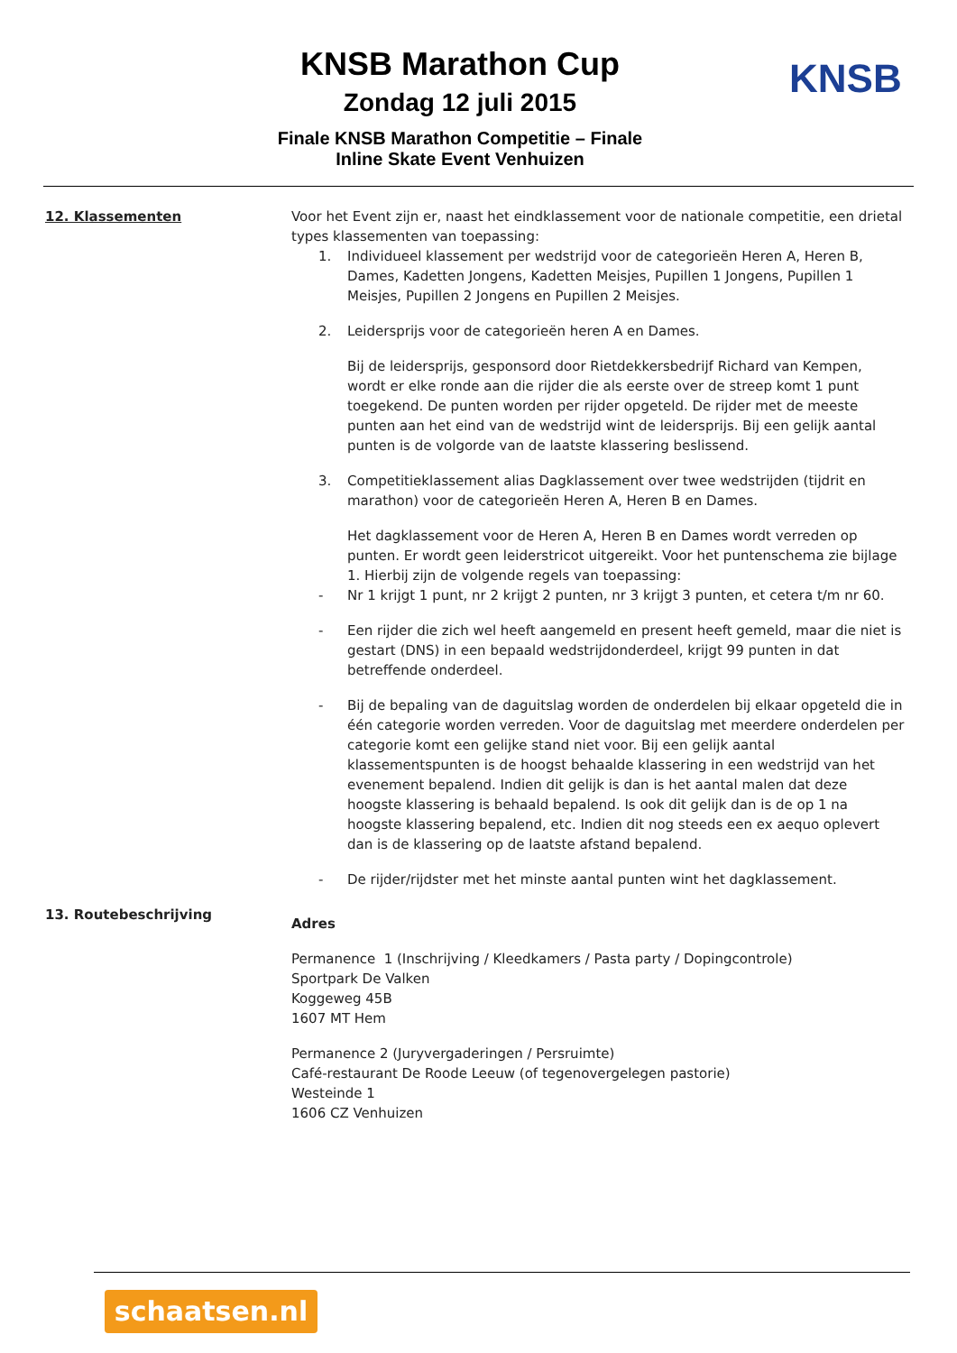KNSB Marathon Cup
Zondag 12 juli 2015
Finale KNSB Marathon Competitie – Finale
Inline Skate Event Venhuizen
KNSB
12. Klassementen Voor het Event zijn er, naast het eindklassement voor de nationale competitie, een drietal types klassementen van toepassing:
1. Individueel klassement per wedstrijd voor de categorieën Heren A, Heren B, Dames, Kadetten Jongens, Kadetten Meisjes, Pupillen 1 Jongens, Pupillen 1 Meisjes, Pupillen 2 Jongens en Pupillen 2 Meisjes.
2. Leidersprijs voor de categorieën heren A en Dames.
Bij de leidersprijs, gesponsord door Rietdekkersbedrijf Richard van Kempen, wordt er elke ronde aan die rijder die als eerste over de streep komt 1 punt toegekend. De punten worden per rijder opgeteld. De rijder met de meeste punten aan het eind van de wedstrijd wint de leidersprijs. Bij een gelijk aantal punten is de volgorde van de laatste klassering beslissend.
3. Competitieklassement alias Dagklassement over twee wedstrijden (tijdrit en marathon) voor de categorieën Heren A, Heren B en Dames.
Het dagklassement voor de Heren A, Heren B en Dames wordt verreden op punten. Er wordt geen leiderstricot uitgereikt. Voor het puntenschema zie bijlage 1. Hierbij zijn de volgende regels van toepassing:
- Nr 1 krijgt 1 punt, nr 2 krijgt 2 punten, nr 3 krijgt 3 punten, et cetera t/m nr 60.
- Een rijder die zich wel heeft aangemeld en present heeft gemeld, maar die niet is gestart (DNS) in een bepaald wedstrijdonderdeel, krijgt 99 punten in dat betreffende onderdeel.
- Bij de bepaling van de daguitslag worden de onderdelen bij elkaar opgeteld die in één categorie worden verreden. Voor de daguitslag met meerdere onderdelen per categorie komt een gelijke stand niet voor. Bij een gelijk aantal klassementspunten is de hoogst behaalde klassering in een wedstrijd van het evenement bepalend. Indien dit gelijk is dan is het aantal malen dat deze hoogste klassering is behaald bepalend. Is ook dit gelijk dan is de op 1 na hoogste klassering bepalend, etc. Indien dit nog steeds een ex aequo oplevert dan is de klassering op de laatste afstand bepalend.
- De rijder/rijdster met het minste aantal punten wint het dagklassement.
13. Routebeschrijving
Adres
Permanence 1 (Inschrijving / Kleedkamers / Pasta party / Dopingcontrole)
Sportpark De Valken
Koggeweg 45B
1607 MT Hem
Permanence 2 (Juryvergaderingen / Persruimte)
Café-restaurant De Roode Leeuw (of tegenovergelegen pastorie)
Westeinde 1
1606 CZ Venhuizen
schaatsen.nl